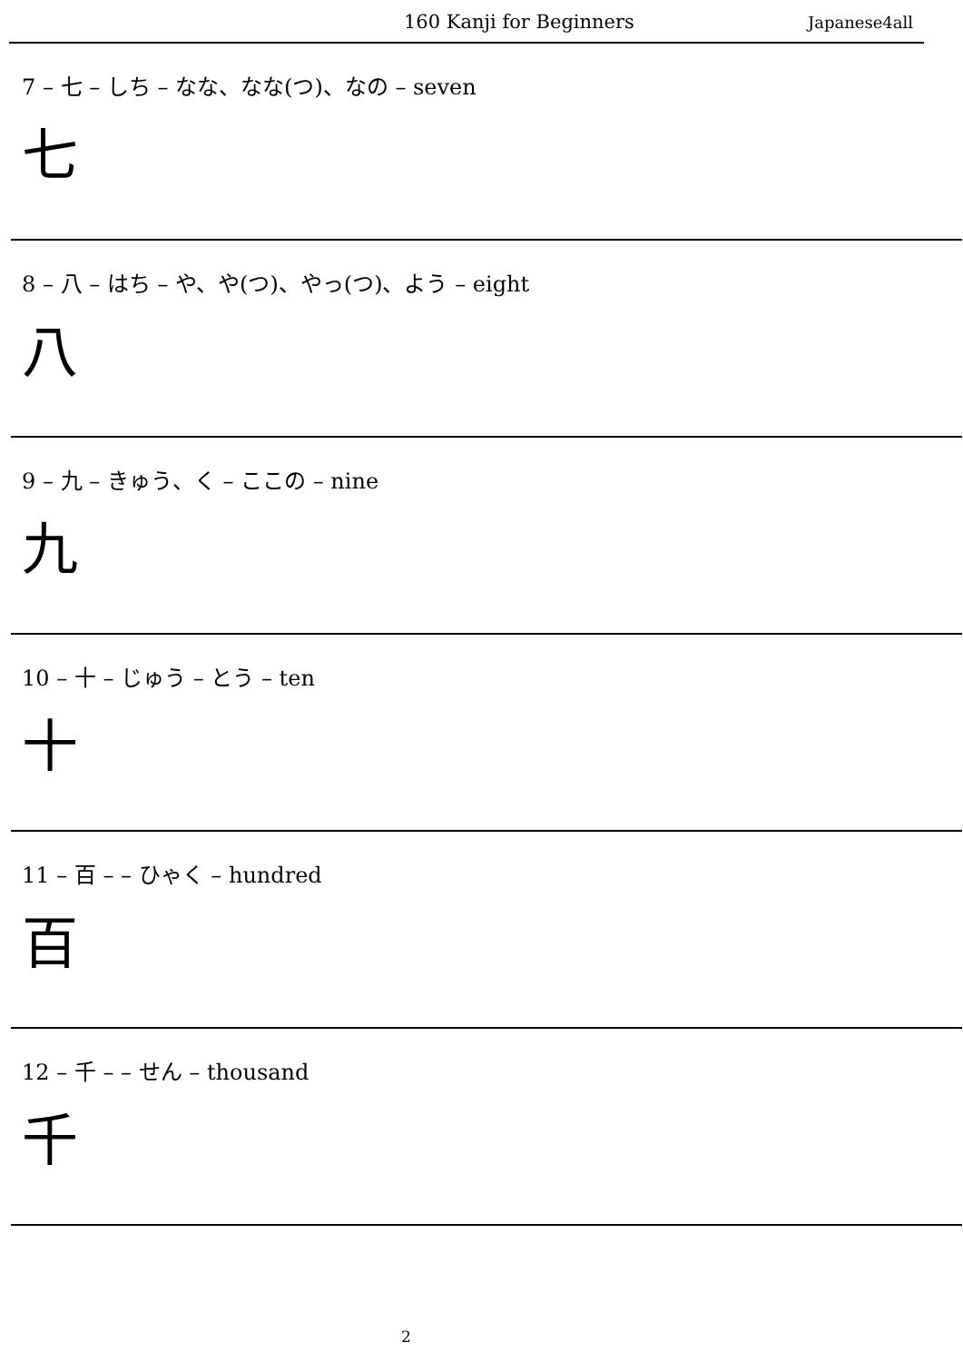160 Kanji for Beginners Japanese4all
7 – 七 – しち – なな、なな(つ)、なの – seven
七
8 – 八 – はち – や、や(つ)、やっ(つ)、よう – eight
八
9 – 九 – きゅう、く – ここの – nine
九
10 – 十 – じゅう – とう – ten
十
11 – 百 – – ひゃく – hundred
百
12 – 千 – – せん – thousand
千
2